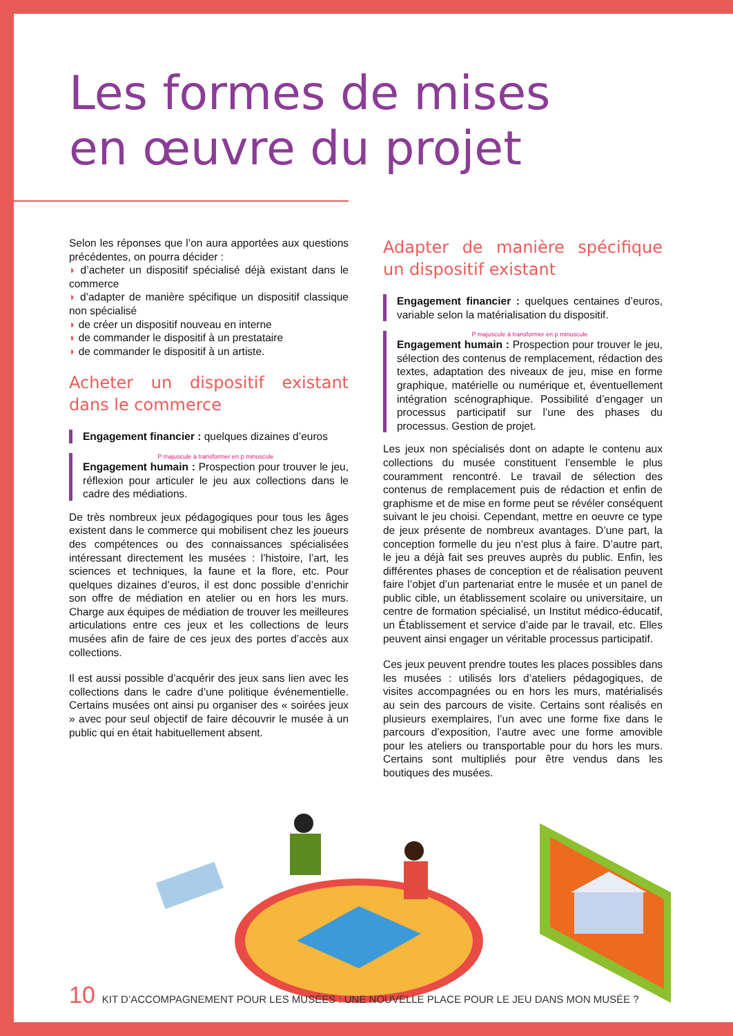Les formes de mises
en œuvre du projet
Selon les réponses que l’on aura apportées aux questions précédentes, on pourra décider :
◗ d’acheter un dispositif spécialisé déjà existant dans le commerce
◗ d’adapter de manière spécifique un dispositif classique non spécialisé
◗ de créer un dispositif nouveau en interne
◗ de commander le dispositif à un prestataire
◗ de commander le dispositif à un artiste.
Acheter un dispositif existant dans le commerce
Engagement financier : quelques dizaines d’euros
P majuscule à transformer en p minuscule
Engagement humain : Prospection pour trouver le jeu, réflexion pour articuler le jeu aux collections dans le cadre des médiations.
De très nombreux jeux pédagogiques pour tous les âges existent dans le commerce qui mobilisent chez les joueurs des compétences ou des connaissances spécialisées intéressant directement les musées : l’histoire, l’art, les sciences et techniques, la faune et la flore, etc. Pour quelques dizaines d’euros, il est donc possible d’enrichir son offre de médiation en atelier ou en hors les murs. Charge aux équipes de médiation de trouver les meilleures articulations entre ces jeux et les collections de leurs musées afin de faire de ces jeux des portes d’accès aux collections.
Il est aussi possible d’acquérir des jeux sans lien avec les collections dans le cadre d’une politique événementielle. Certains musées ont ainsi pu organiser des « soirées jeux » avec pour seul objectif de faire découvrir le musée à un public qui en était habituellement absent.
Adapter de manière spécifique un dispositif existant
Engagement financier : quelques centaines d’euros, variable selon la matérialisation du dispositif.
P majuscule à transformer en p minuscule
Engagement humain : Prospection pour trouver le jeu, sélection des contenus de remplacement, rédaction des textes, adaptation des niveaux de jeu, mise en forme graphique, matérielle ou numérique et, éventuellement intégration scénographique. Possibilité d’engager un processus participatif sur l’une des phases du processus. Gestion de projet.
Les jeux non spécialisés dont on adapte le contenu aux collections du musée constituent l’ensemble le plus couramment rencontré. Le travail de sélection des contenus de remplacement puis de rédaction et enfin de graphisme et de mise en forme peut se révéler conséquent suivant le jeu choisi. Cependant, mettre en oeuvre ce type de jeux présente de nombreux avantages. D’une part, la conception formelle du jeu n’est plus à faire. D’autre part, le jeu a déjà fait ses preuves auprès du public. Enfin, les différentes phases de conception et de réalisation peuvent faire l’objet d’un partenariat entre le musée et un panel de public cible, un établissement scolaire ou universitaire, un centre de formation spécialisé, un Institut médico-éducatif, un Établissement et service d’aide par le travail, etc. Elles peuvent ainsi engager un véritable processus participatif.
Ces jeux peuvent prendre toutes les places possibles dans les musées : utilisés lors d’ateliers pédagogiques, de visites accompagnées ou en hors les murs, matérialisés au sein des parcours de visite. Certains sont réalisés en plusieurs exemplaires, l’un avec une forme fixe dans le parcours d’exposition, l’autre avec une forme amovible pour les ateliers ou transportable pour du hors les murs. Certains sont multipliés pour être vendus dans les boutiques des musées.
10 KIT D’ACCOMPAGNEMENT POUR LES MUSÉES : UNE NOUVELLE PLACE POUR LE JEU DANS MON MUSÉE ?